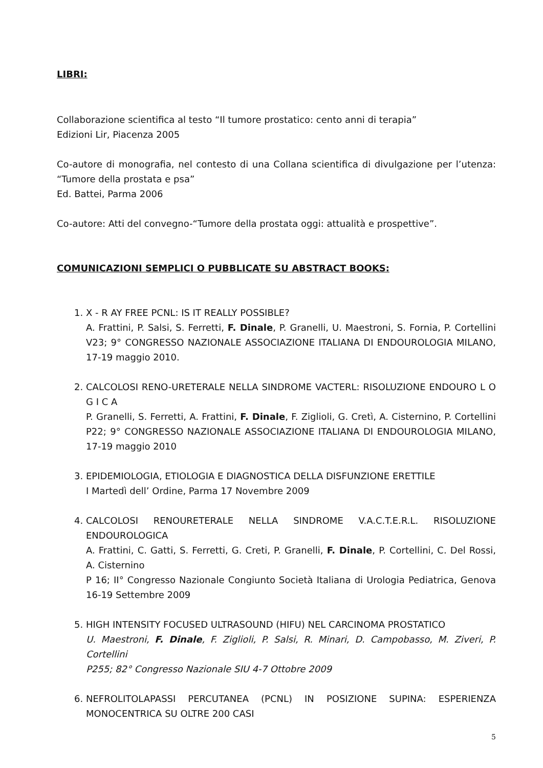LIBRI:
Collaborazione scientifica al testo “Il tumore prostatico: cento anni di terapia”
Edizioni Lir, Piacenza 2005
Co-autore di monografia, nel contesto di una Collana scientifica di divulgazione per l’utenza: “Tumore della prostata e psa”
Ed. Battei, Parma 2006
Co-autore: Atti del convegno-“Tumore della prostata oggi: attualità e prospettive”.
COMUNICAZIONI SEMPLICI O PUBBLICATE SU ABSTRACT BOOKS:
1. X - R AY FREE PCNL: IS IT REALLY POSSIBLE?
A. Frattini, P. Salsi, S. Ferretti, F. Dinale, P. Granelli, U. Maestroni, S. Fornia, P. Cortellini V23; 9° CONGRESSO NAZIONALE ASSOCIAZIONE ITALIANA DI ENDOUROLOGIA MILANO, 17-19 maggio 2010.
2. CALCOLOSI RENO-URETERALE NELLA SINDROME VACTERL: RISOLUZIONE ENDOURO L O G I C A
P. Granelli, S. Ferretti, A. Frattini, F. Dinale, F. Ziglioli, G. Cretì, A. Cisternino, P. Cortellini P22; 9° CONGRESSO NAZIONALE ASSOCIAZIONE ITALIANA DI ENDOUROLOGIA MILANO, 17-19 maggio 2010
3. EPIDEMIOLOGIA, ETIOLOGIA E DIAGNOSTICA DELLA DISFUNZIONE ERETTILE
I Martedì dell’ Ordine, Parma 17 Novembre 2009
4. CALCOLOSI RENOURETERALE NELLA SINDROME V.A.C.T.E.R.L. RISOLUZIONE ENDOUROLOGICA
A. Frattini, C. Gatti, S. Ferretti, G. Creti, P. Granelli, F. Dinale, P. Cortellini, C. Del Rossi, A. Cisternino
P 16; II° Congresso Nazionale Congiunto Società Italiana di Urologia Pediatrica, Genova 16-19 Settembre 2009
5. HIGH INTENSITY FOCUSED ULTRASOUND (HIFU) NEL CARCINOMA PROSTATICO
U. Maestroni, F. Dinale, F. Ziglioli, P. Salsi, R. Minari, D. Campobasso, M. Ziveri, P. Cortellini
P255; 82° Congresso Nazionale SIU 4-7 Ottobre 2009
6. NEFROLITOLAPASSI PERCUTANEA (PCNL) IN POSIZIONE SUPINA: ESPERIENZA MONOCENTRICA SU OLTRE 200 CASI
5